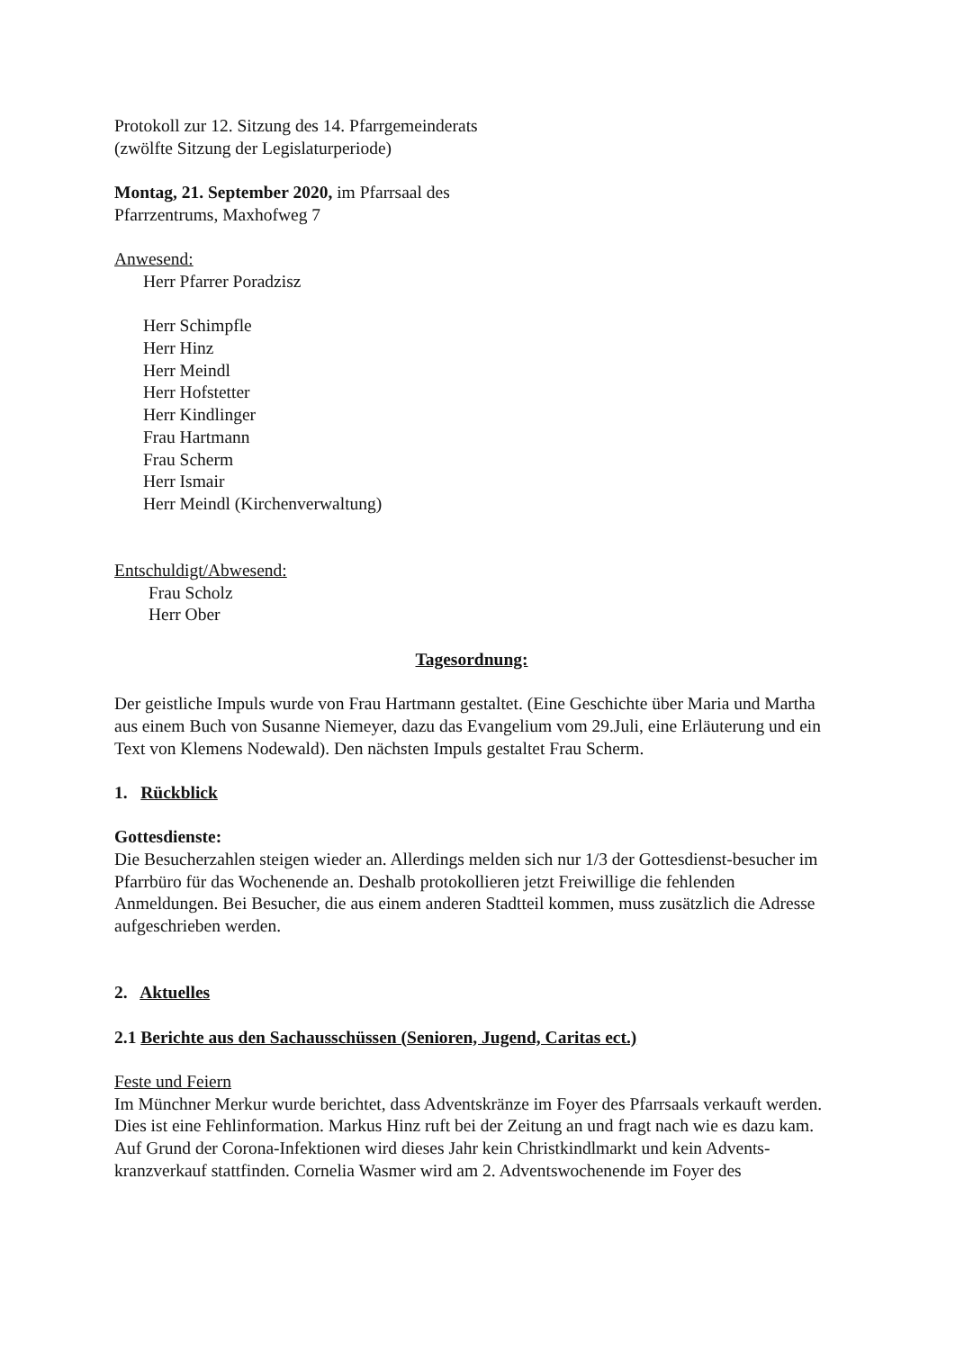Protokoll zur 12. Sitzung des 14. Pfarrgemeinderats
(zwölfte Sitzung der Legislaturperiode)
Montag, 21. September 2020, im Pfarrsaal des
Pfarrzentrums, Maxhofweg 7
Anwesend:
Herr Pfarrer Poradzisz
Herr Schimpfle
Herr Hinz
Herr Meindl
Herr Hofstetter
Herr Kindlinger
Frau Hartmann
Frau Scherm
Herr Ismair
Herr Meindl (Kirchenverwaltung)
Entschuldigt/Abwesend:
Frau Scholz
Herr Ober
Tagesordnung:
Der geistliche Impuls wurde von Frau Hartmann gestaltet. (Eine Geschichte über Maria und Martha aus einem Buch von Susanne Niemeyer, dazu das Evangelium vom 29.Juli, eine Erläuterung und ein Text von Klemens Nodewald). Den nächsten Impuls gestaltet Frau Scherm.
1. Rückblick
Gottesdienste:
Die Besucherzahlen steigen wieder an. Allerdings melden sich nur 1/3 der Gottesdienst-besucher im Pfarrbüro für das Wochenende an. Deshalb protokollieren jetzt Freiwillige die fehlenden Anmeldungen. Bei Besucher, die aus einem anderen Stadtteil kommen, muss zusätzlich die Adresse aufgeschrieben werden.
2. Aktuelles
2.1 Berichte aus den Sachausschüssen (Senioren, Jugend, Caritas ect.)
Feste und Feiern
Im Münchner Merkur wurde berichtet, dass Adventskränze im Foyer des Pfarrsaals verkauft werden. Dies ist eine Fehlinformation. Markus Hinz ruft bei der Zeitung an und fragt nach wie es dazu kam.
Auf Grund der Corona-Infektionen wird dieses Jahr kein Christkindlmarkt und kein Advents-kranzverkauf stattfinden. Cornelia Wasmer wird am 2. Adventswochenende im Foyer des